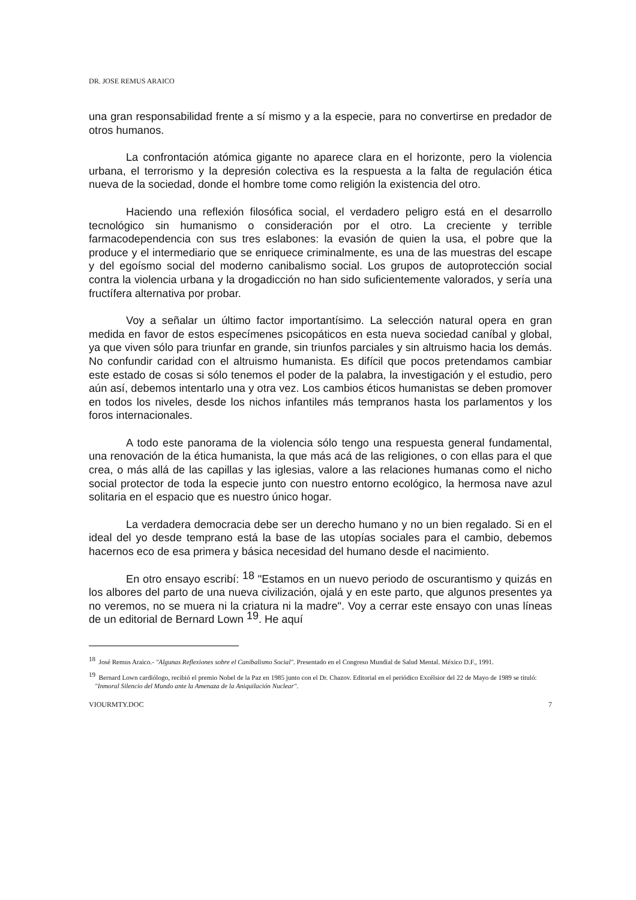DR. JOSE REMUS ARAICO
una gran responsabilidad frente a sí mismo y a la especie, para no convertirse en predador de otros humanos.
La confrontación atómica gigante no aparece clara en el horizonte, pero la violencia urbana, el terrorismo y la depresión colectiva es la respuesta a la falta de regulación ética nueva de la sociedad, donde el hombre tome como religión la existencia del otro.
Haciendo una reflexión filosófica social, el verdadero peligro está en el desarrollo tecnológico sin humanismo o consideración por el otro. La creciente y terrible farmacodependencia con sus tres eslabones: la evasión de quien la usa, el pobre que la produce y el intermediario que se enriquece criminalmente, es una de las muestras del escape y del egoísmo social del moderno canibalismo social. Los grupos de autoprotección social contra la violencia urbana y la drogadicción no han sido suficientemente valorados, y sería una fructífera alternativa por probar.
Voy a señalar un último factor importantísimo. La selección natural opera en gran medida en favor de estos especímenes psicopáticos en esta nueva sociedad caníbal y global, ya que viven sólo para triunfar en grande, sin triunfos parciales y sin altruismo hacia los demás. No confundir caridad con el altruismo humanista. Es difícil que pocos pretendamos cambiar este estado de cosas si sólo tenemos el poder de la palabra, la investigación y el estudio, pero aún así, debemos intentarlo una y otra vez. Los cambios éticos humanistas se deben promover en todos los niveles, desde los nichos infantiles más tempranos hasta los parlamentos y los foros internacionales.
A todo este panorama de la violencia sólo tengo una respuesta general fundamental, una renovación de la ética humanista, la que más acá de las religiones, o con ellas para el que crea, o más allá de las capillas y las iglesias, valore a las relaciones humanas como el nicho social protector de toda la especie junto con nuestro entorno ecológico, la hermosa nave azul solitaria en el espacio que es nuestro único hogar.
La verdadera democracia debe ser un derecho humano y no un bien regalado. Si en el ideal del yo desde temprano está la base de las utopías sociales para el cambio, debemos hacernos eco de esa primera y básica necesidad del humano desde el nacimiento.
En otro ensayo escribí: <sup>18</sup> "Estamos en un nuevo periodo de oscurantismo y quizás en los albores del parto de una nueva civilización, ojalá y en este parto, que algunos presentes ya no veremos, no se muera ni la criatura ni la madre". Voy a cerrar este ensayo con unas líneas de un editorial de Bernard Lown <sup>19</sup>. He aquí
<sup>18</sup> José Remus Araico.- "Algunas Reflexiones sobre el Canibalismo Social". Presentado en el Congreso Mundial de Salud Mental. México D.F., 1991.
<sup>19</sup> Bernard Lown cardiólogo, recibió el premio Nobel de la Paz en 1985 junto con el Dr. Chazov. Editorial en el periódico Excélsior del 22 de Mayo de 1989 se tituló: "Inmoral Silencio del Mundo ante la Amenaza de la Aniquilación Nuclear".
VIOURMTY.DOC 7